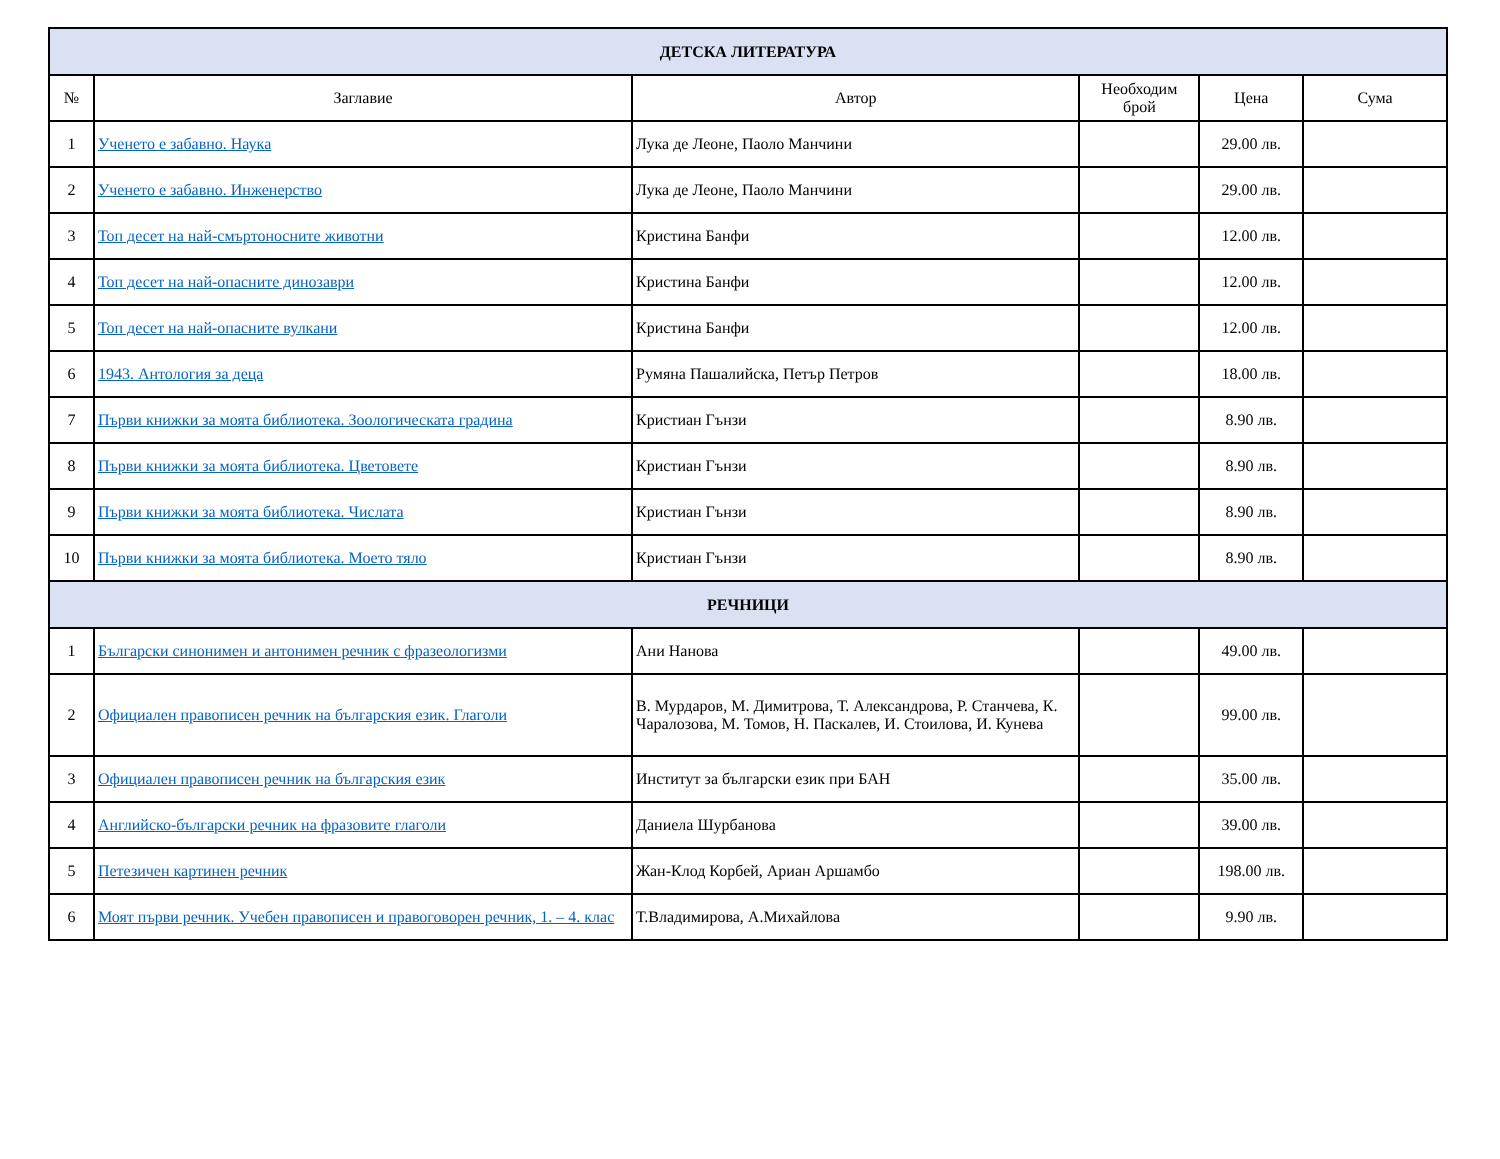| ДЕТСКА ЛИТЕРАТУРА | | | | | |
| --- | --- | --- | --- | --- | --- |
| № | Заглавие | Автор | Необходим брой | Цена | Сума |
| 1 | Ученето е забавно. Наука | Лука де Леоне, Паоло Манчини | | 29.00 лв. | |
| 2 | Ученето е забавно. Инженерство | Лука де Леоне, Паоло Манчини | | 29.00 лв. | |
| 3 | Топ десет на най-смъртоносните животни | Кристина Банфи | | 12.00 лв. | |
| 4 | Топ десет на най-опасните динозаври | Кристина Банфи | | 12.00 лв. | |
| 5 | Топ десет на най-опасните вулкани | Кристина Банфи | | 12.00 лв. | |
| 6 | 1943. Антология за деца | Румяна Пашалийска, Петър Петров | | 18.00 лв. | |
| 7 | Първи книжки за моята библиотека. Зоологическата градина | Кристиан Гънзи | | 8.90 лв. | |
| 8 | Първи книжки за моята библиотека. Цветовете | Кристиан Гънзи | | 8.90 лв. | |
| 9 | Първи книжки за моята библиотека. Числата | Кристиан Гънзи | | 8.90 лв. | |
| 10 | Първи книжки за моята библиотека. Моето тяло | Кристиан Гънзи | | 8.90 лв. | |
| РЕЧНИЦИ | | | | | |
| 1 | Български синонимен и антонимен речник с фразеологизми | Ани Нанова | | 49.00 лв. | |
| 2 | Официален правописен речник на българския език. Глаголи | В. Мурдаров, М. Димитрова, Т. Александрова, Р. Станчева, К. Чаралозова, М. Томов, Н. Паскалев, И. Стоилова, И. Кунева | | 99.00 лв. | |
| 3 | Официален правописен речник на българския език | Институт за български език при БАН | | 35.00 лв. | |
| 4 | Английско-български речник на фразовите глаголи | Даниела Шурбанова | | 39.00 лв. | |
| 5 | Петезичен картинен речник | Жан-Клод Корбей, Ариан Аршамбо | | 198.00 лв. | |
| 6 | Моят първи речник. Учебен правописен и правоговорен речник, 1. – 4. клас | Т.Владимирова, А.Михайлова | | 9.90 лв. | |